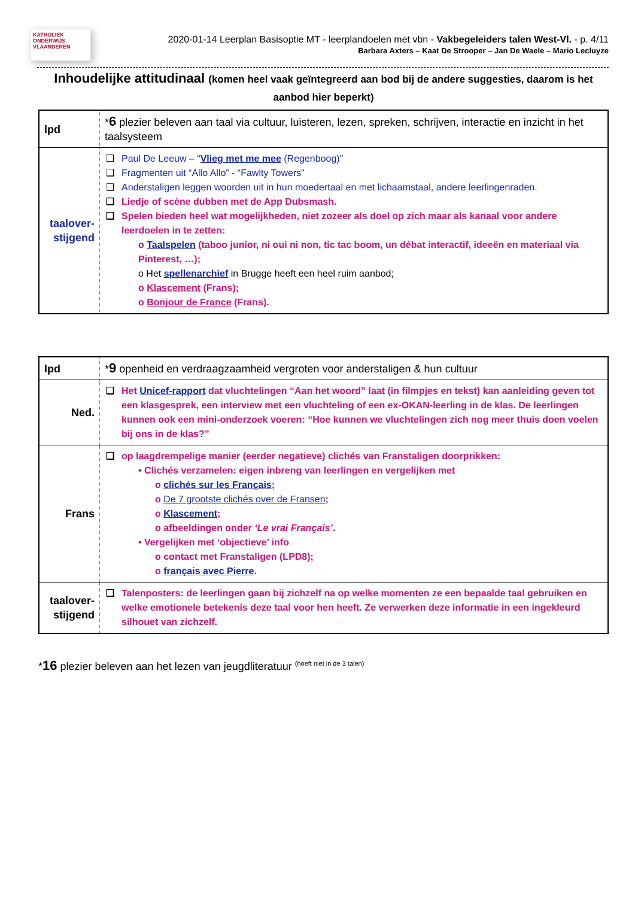KATHOLIEK ONDERWIJS VLAANDEREN
2020-01-14 Leerplan Basisoptie MT - leerplandoelen met vbn - Vakbegeleiders talen West-Vl. - p. 4/11
Barbara Axters – Kaat De Strooper – Jan De Waele – Mario Lecluyze
Inhoudelijke attitudinaal (komen heel vaak geïntegreerd aan bod bij de andere suggesties, daarom is het aanbod hier beperkt)
| lpd | * 6 plezier beleven aan taal via cultuur, luisteren, lezen, spreken, schrijven, interactie en inzicht in het taalsysteem |
| taalover- stijgend | Paul De Leeuw – “ Vlieg met me mee (Regenboog)” Fragmenten uit “Allo Allo” - “Fawlty Towers” Anderstaligen leggen woorden uit in hun moedertaal en met lichaamstaal, andere leerlingenraden. Liedje of scène dubben met de App Dubsmash. Spelen bieden heel wat mogelijkheden, niet zozeer als doel op zich maar als kanaal voor andere leerdoelen in te zetten: o Taalspelen (taboo junior, ni oui ni non, tic tac boom, un débat interactif, ideeën en materiaal via Pinterest, …); o Het spellenarchief in Brugge heeft een heel ruim aanbod; o Klascement (Frans); o Bonjour de France (Frans). |
| lpd | * 9 openheid en verdraagzaamheid vergroten voor anderstaligen & hun cultuur |
| Ned. | Het Unicef-rapport dat vluchtelingen “Aan het woord” laat (in filmpjes en tekst) kan aanleiding geven tot een klasgesprek, een interview met een vluchteling of een ex-OKAN-leerling in de klas. De leerlingen kunnen ook een mini-onderzoek voeren: “Hoe kunnen we vluchtelingen zich nog meer thuis doen voelen bij ons in de klas?” |
| Frans | op laagdrempelige manier (eerder negatieve) clichés van Franstaligen doorprikken: • Clichés verzamelen: eigen inbreng van leerlingen en vergelijken met o clichés sur les Français ; o De 7 grootste clichés over de Fransen ; o Klascement ; o afbeeldingen onder ‘Le vrai Français’ . • Vergelijken met ‘objectieve’ info o contact met Franstaligen (LPD8); o français avec Pierre . |
| taalover- stijgend | Talenposters: de leerlingen gaan bij zichzelf na op welke momenten ze een bepaalde taal gebruiken en welke emotionele betekenis deze taal voor hen heeft. Ze verwerken deze informatie in een ingekleurd silhouet van zichzelf. |
*16 plezier beleven aan het lezen van jeugdliteratuur <sup>(hoeft niet in de 3 talen)</sup>